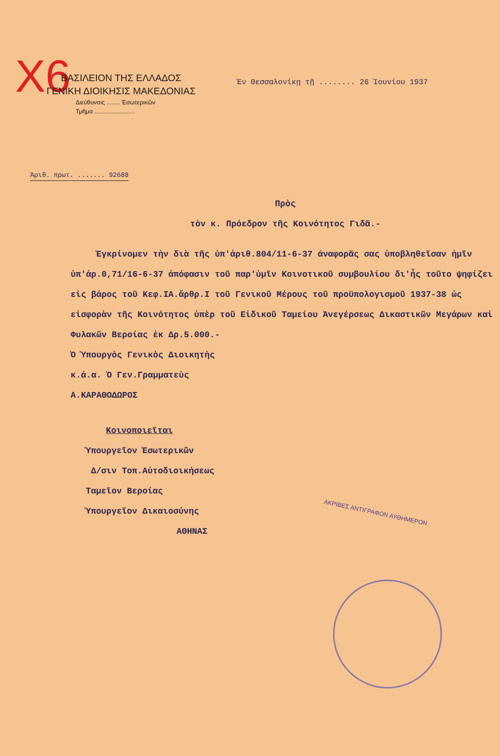Χ6
ΒΑΣΙΛΕΙΟΝ ΤΗΣ ΕΛΛΑΔΟΣ
ΓΕΝΙΚΗ ΔΙΟΙΚΗΣΙΣ ΜΑΚΕΔΟΝΙΑΣ
Διεύθυνσις ........ Ἐσωτερικῶν
Τμῆμα ........................
Ἐν Θεσσαλονίκῃ τῇ ........ 26 Ἰουνίου 1937
Ἀριθ. πρωτ. ....... 92688
Πρὸς
τὸν κ. Πρόεδρον τῆς Κοινότητος Γιδᾶ.-
Ἐγκρίνομεν τὴν διὰ τῆς ὑπ'ἀριθ.804/11-6-37 ἀναφορᾶς σας ὑποβληθεῖσαν ἡμῖν ὑπ'ἀρ.0,71/16-6-37 ἀπόφασιν τοῦ παρ'ὑμῖν Κοινοτικοῦ συμβουλίου δι'ἧς τοῦτο ψηφίζει εἰς βάρος τοῦ Κεφ.ΙΑ.ἄρθρ.Ι τοῦ Γενικοῦ Μέρους τοῦ προϋπολογισμοῦ 1937-38 ὡς εἰσφορὰν τῆς Κοινότητος ὑπὲρ τοῦ Εἰδικοῦ Ταμείου Ἀνεγέρσεως Δικαστικῶν Μεγάρων καὶ Φυλακῶν Βεροίας ἐκ Δρ.5.000.-
Ὁ Ὑπουργὸς Γενικὸς Διοικητὴς
κ.ἀ.α. Ὁ Γεν.Γραμματεὺς
Α.ΚΑΡΑΘΟΔΩΡΟΣ
Κοινοποιεῖται
Ὑπουργεῖον Ἐσωτερικῶν
Δ/σιν Τοπ.Αὐτοδιοικήσεως
Ταμεῖον Βεροίας
Ὑπουργεῖον Δικαιοσύνης
ΑΘΗΝΑΣ
ΑΚΡΙΒΕΣ ΑΝΤΙΓΡΑΦΟΝ ΑΥΘΗΜΕΡΟΝ